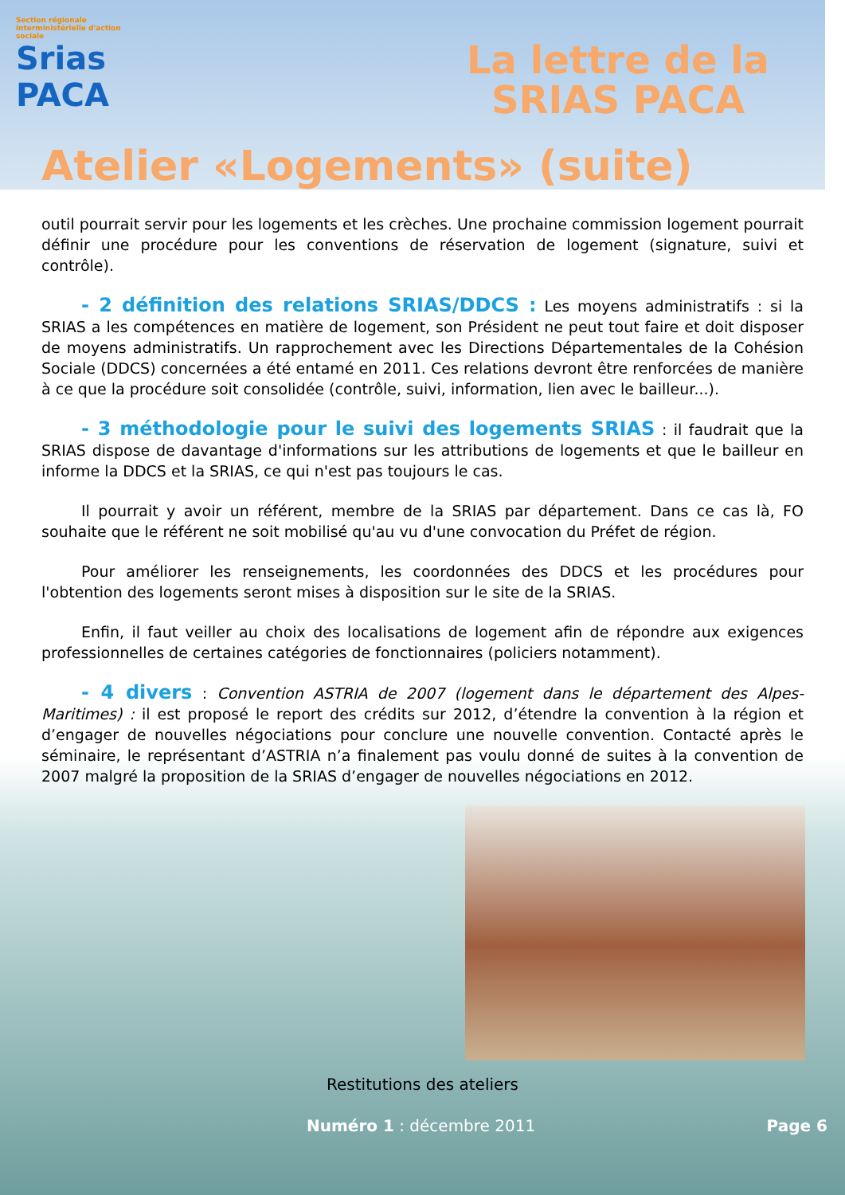Section régionale interministérielle d'action sociale
Srias
PACA
La lettre de la
SRIAS PACA
Atelier «Logements» (suite)
outil pourrait servir pour les logements et les crèches. Une prochaine commission logement pourrait définir une procédure pour les conventions de réservation de logement (signature, suivi et contrôle).
- 2 définition des relations SRIAS/DDCS : Les moyens administratifs : si la SRIAS a les compétences en matière de logement, son Président ne peut tout faire et doit disposer de moyens administratifs. Un rapprochement avec les Directions Départementales de la Cohésion Sociale (DDCS) concernées a été entamé en 2011. Ces relations devront être renforcées de manière à ce que la procédure soit consolidée (contrôle, suivi, information, lien avec le bailleur...).
- 3 méthodologie pour le suivi des logements SRIAS : il faudrait que la SRIAS dispose de davantage d'informations sur les attributions de logements et que le bailleur en informe la DDCS et la SRIAS, ce qui n'est pas toujours le cas.
Il pourrait y avoir un référent, membre de la SRIAS par département. Dans ce cas là, FO souhaite que le référent ne soit mobilisé qu'au vu d'une convocation du Préfet de région.
Pour améliorer les renseignements, les coordonnées des DDCS et les procédures pour l'obtention des logements seront mises à disposition sur le site de la SRIAS.
Enfin, il faut veiller au choix des localisations de logement afin de répondre aux exigences professionnelles de certaines catégories de fonctionnaires (policiers notamment).
- 4 divers : Convention ASTRIA de 2007 (logement dans le département des Alpes-Maritimes) : il est proposé le report des crédits sur 2012, d’étendre la convention à la région et d’engager de nouvelles négociations pour conclure une nouvelle convention. Contacté après le séminaire, le représentant d’ASTRIA n’a finalement pas voulu donné de suites à la convention de 2007 malgré la proposition de la SRIAS d’engager de nouvelles négociations en 2012.
Restitutions des ateliers
Numéro 1 : décembre 2011 Page 6